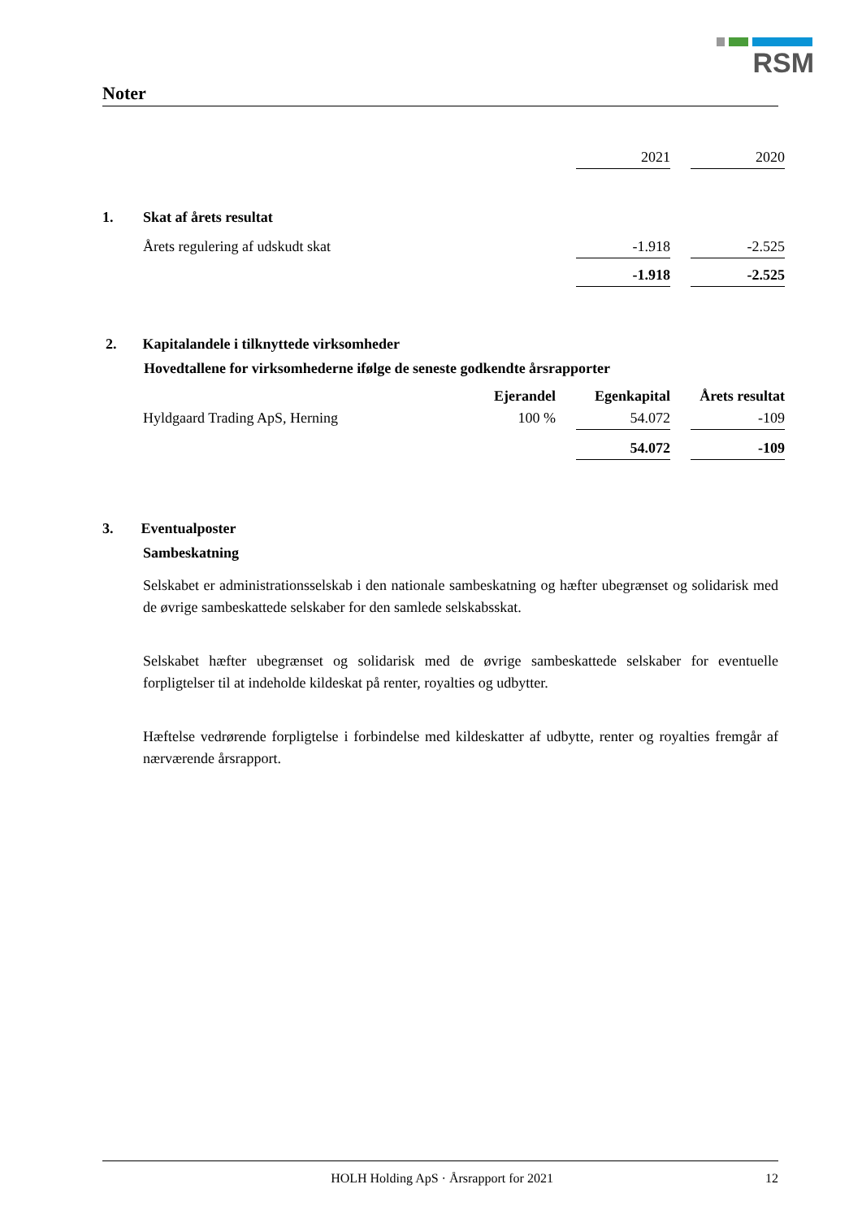RSM
Noter
| | | 2021 | | 2020 |
| 1. | Skat af årets resultat | | | |
| | Årets regulering af udskudt skat | -1.918 | | -2.525 |
| | | -1.918 | | -2.525 |
2. Kapitalandele i tilknyttede virksomheder
Hovedtallene for virksomhederne ifølge de seneste godkendte årsrapporter
| | | Ejerandel | | Egenkapital | | Årets resultat |
| | Hyldgaard Trading ApS, Herning | 100 % | | 54.072 | | -109 |
| | | | | 54.072 | | -109 |
3. Eventualposter
Sambeskatning
Selskabet er administrationsselskab i den nationale sambeskatning og hæfter ubegrænset og solidarisk med de øvrige sambeskattede selskaber for den samlede selskabsskat.
Selskabet hæfter ubegrænset og solidarisk med de øvrige sambeskattede selskaber for eventuelle forpligtelser til at indeholde kildeskat på renter, royalties og udbytter.
Hæftelse vedrørende forpligtelse i forbindelse med kildeskatter af udbytte, renter og royalties fremgår af nærværende årsrapport.
HOLH Holding ApS · Årsrapport for 2021 12